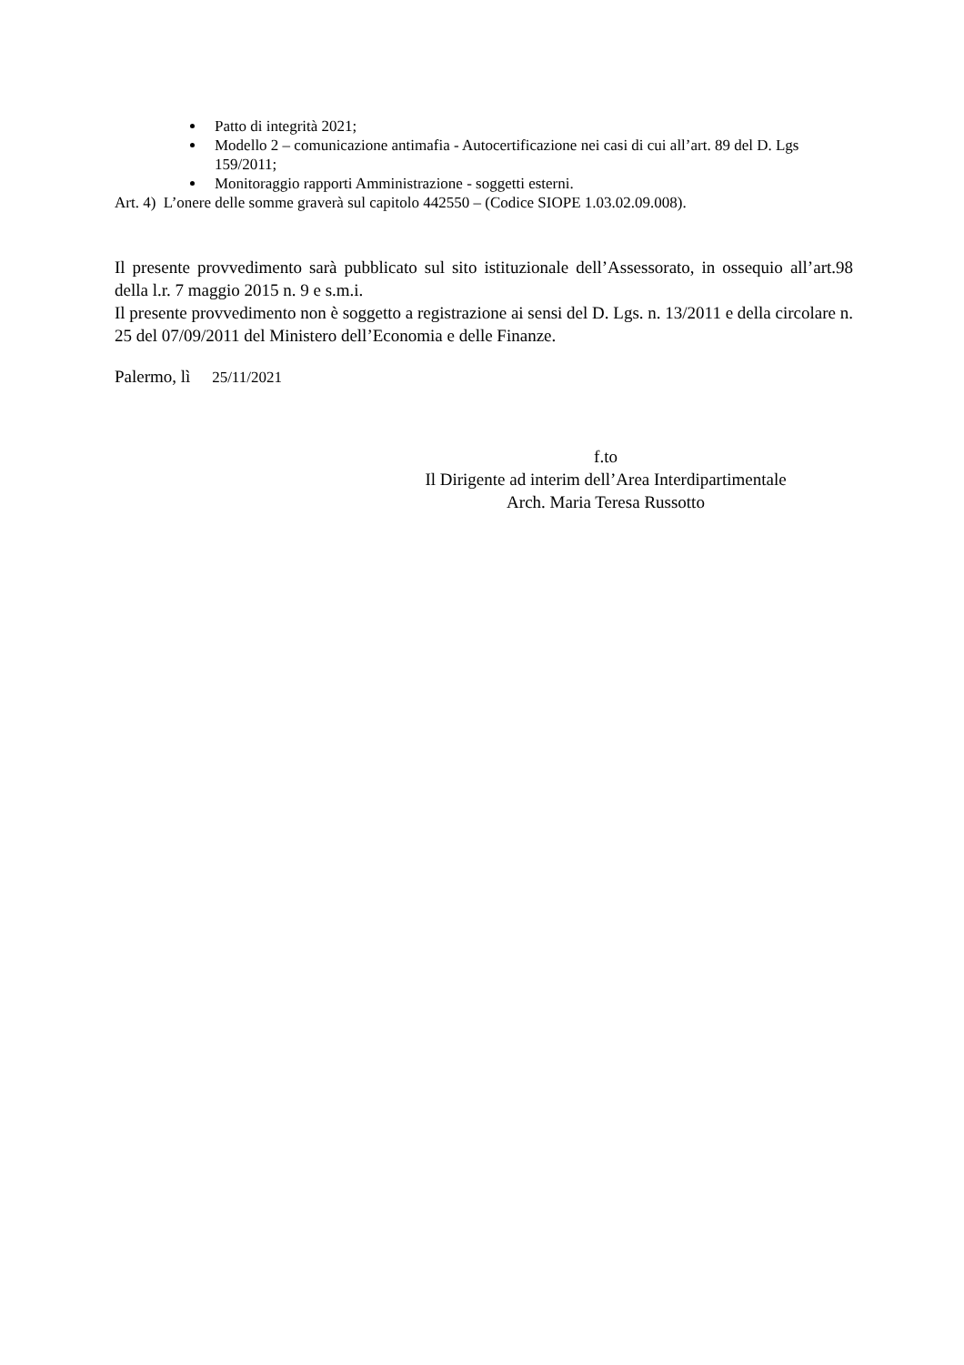Patto di integrità 2021;
Modello 2 – comunicazione antimafia - Autocertificazione nei casi di cui all’art. 89 del D. Lgs 159/2011;
Monitoraggio rapporti Amministrazione - soggetti esterni.
Art. 4) L’onere delle somme graverà sul capitolo 442550 – (Codice SIOPE 1.03.02.09.008).
Il presente provvedimento sarà pubblicato sul sito istituzionale dell’Assessorato, in ossequio all’art.98 della l.r. 7 maggio 2015 n. 9 e s.m.i.
Il presente provvedimento non è soggetto a registrazione ai sensi del D. Lgs. n. 13/2011 e della circolare n. 25 del 07/09/2011 del Ministero dell’Economia e delle Finanze.
Palermo, lì 25/11/2021
f.to
Il Dirigente ad interim dell’Area Interdipartimentale
Arch. Maria Teresa Russotto